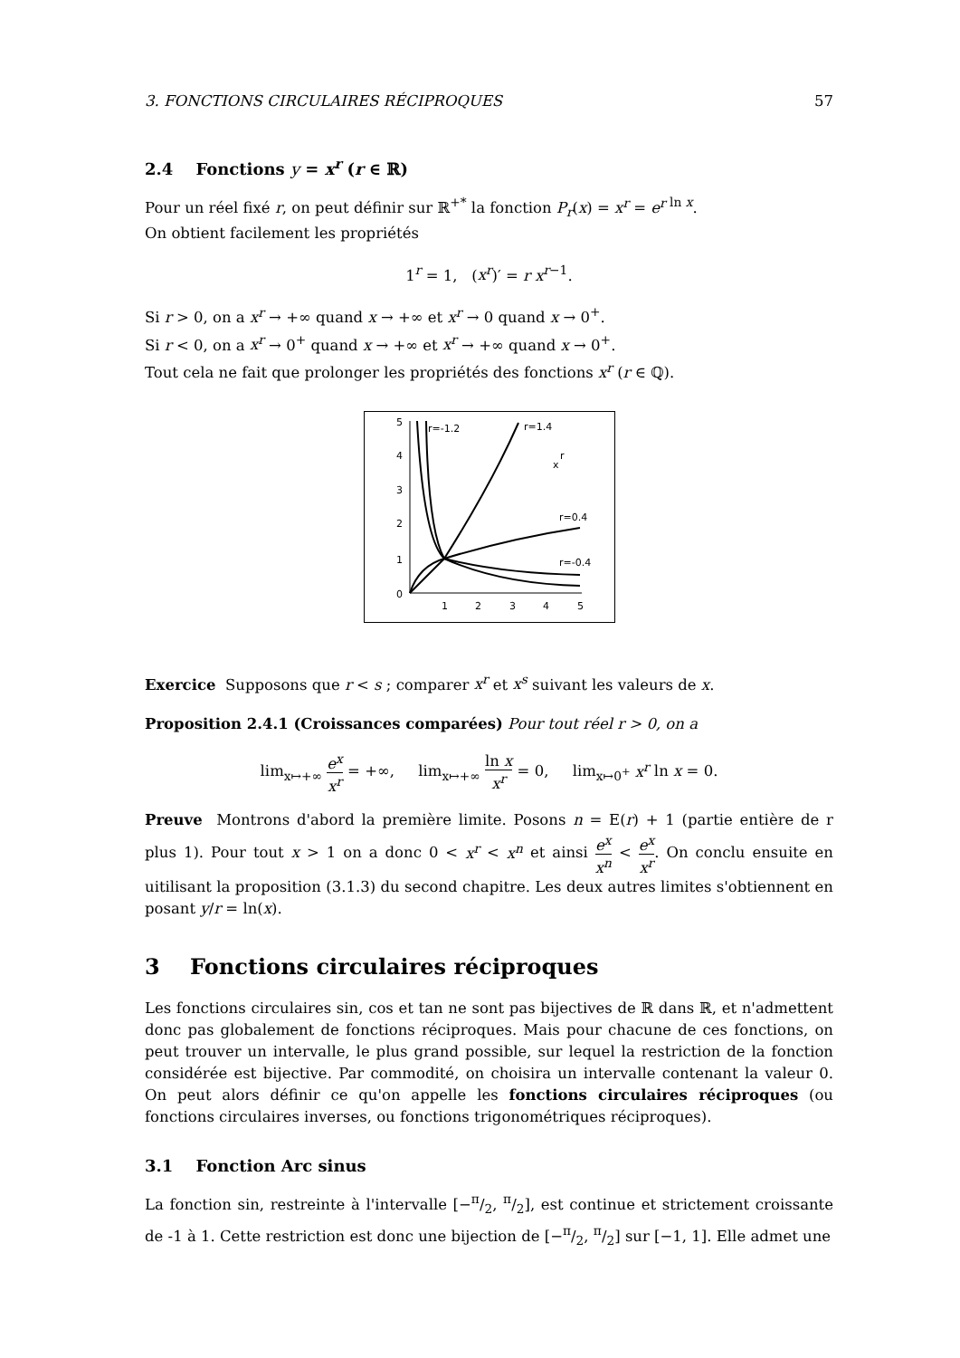3. FONCTIONS CIRCULAIRES RÉCIPROQUES 57
2.4 Fonctions y = x<sup>r</sup> (r ∈ ℝ)
Pour un réel fixé r, on peut définir sur ℝ<sup>+*</sup> la fonction P<sub>r</sub>(x) = x<sup>r</sup> = e<sup>r</sup><sup>ln x</sup>.
On obtient facilement les propriétés
1<sup>r</sup> = 1, (x<sup>r</sup>)′ = r x<sup>r−1</sup>.
Si r > 0, on a x<sup>r</sup> → +∞ quand x → +∞ et x<sup>r</sup> → 0 quand x → 0<sup>+</sup>.
Si r < 0, on a x<sup>r</sup> → 0<sup>+</sup> quand x → +∞ et x<sup>r</sup> → +∞ quand x → 0<sup>+</sup>.
Tout cela ne fait que prolonger les propriétés des fonctions x<sup>r</sup> (r ∈ ℚ).
0
1
2
3
4
5
1
2
3
4
5
r=-1.2
r=1.4
x
r
r=0.4
r=-0.4
Exercice Supposons que r < s ; comparer x<sup>r</sup> et x<sup>s</sup> suivant les valeurs de x.
Proposition 2.4.1 (Croissances comparées) Pour tout réel r > 0, on a
lim<sub>x↦+∞</sub> e<sup>x</sup> x<sup>r</sup> = +∞, lim<sub>x↦+∞</sub> ln x x<sup>r</sup> = 0, lim<sub>x↦0<sup>+</sup></sub> x<sup>r</sup> ln x = 0.
Preuve Montrons d'abord la première limite. Posons n = E(r) + 1 (partie entière de r plus 1). Pour tout x > 1 on a donc 0 < x<sup>r</sup> < x<sup>n</sup> et ainsi e<sup>x</sup> x<sup>n</sup> < e<sup>x</sup> x<sup>r</sup>. On conclu ensuite en uitilisant la proposition (3.1.3) du second chapitre. Les deux autres limites s'obtiennent en posant y/r = ln(x).
3 Fonctions circulaires réciproques
Les fonctions circulaires sin, cos et tan ne sont pas bijectives de ℝ dans ℝ, et n'admettent donc pas globalement de fonctions réciproques. Mais pour chacune de ces fonctions, on peut trouver un intervalle, le plus grand possible, sur lequel la restriction de la fonction considérée est bijective. Par commodité, on choisira un intervalle contenant la valeur 0. On peut alors définir ce qu'on appelle les fonctions circulaires réciproques (ou fonctions circulaires inverses, ou fonctions trigonométriques réciproques).
3.1 Fonction Arc sinus
La fonction sin, restreinte à l'intervalle [−π/2, π/2], est continue et strictement croissante de -1 à 1. Cette restriction est donc une bijection de [−π/2, π/2] sur [−1, 1]. Elle admet une